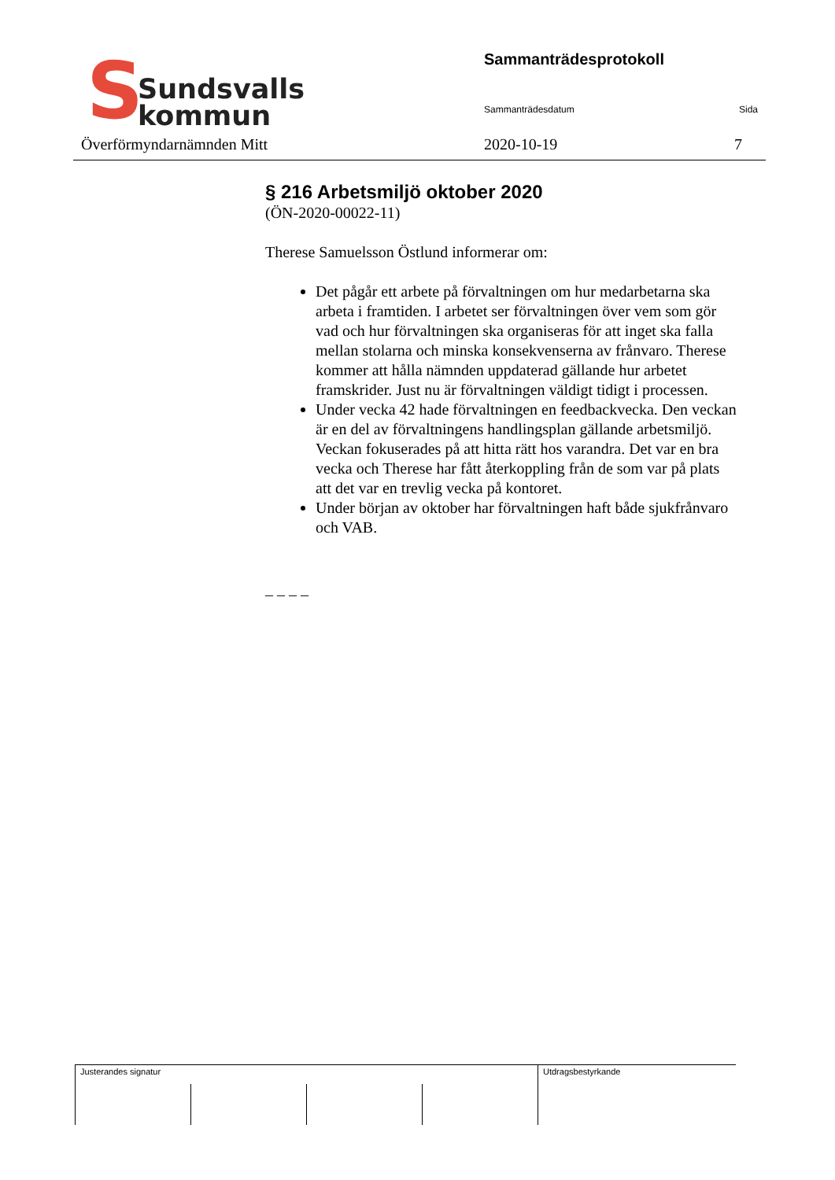S
Sundsvalls
kommun
Sammanträdesprotokoll
Sammanträdesdatum Sida
Överförmyndarnämnden Mitt 2020-10-19 7
§ 216 Arbetsmiljö oktober 2020
(ÖN-2020-00022-11)
Therese Samuelsson Östlund informerar om:
Det pågår ett arbete på förvaltningen om hur medarbetarna ska arbeta i framtiden. I arbetet ser förvaltningen över vem som gör vad och hur förvaltningen ska organiseras för att inget ska falla mellan stolarna och minska konsekvenserna av frånvaro. Therese kommer att hålla nämnden uppdaterad gällande hur arbetet framskrider. Just nu är förvaltningen väldigt tidigt i processen.
Under vecka 42 hade förvaltningen en feedbackvecka. Den veckan är en del av förvaltningens handlingsplan gällande arbetsmiljö. Veckan fokuserades på att hitta rätt hos varandra. Det var en bra vecka och Therese har fått återkoppling från de som var på plats att det var en trevlig vecka på kontoret.
Under början av oktober har förvaltningen haft både sjukfrånvaro och VAB.
– – – –
| Justerandes signatur | | | | Utdragsbestyrkande |